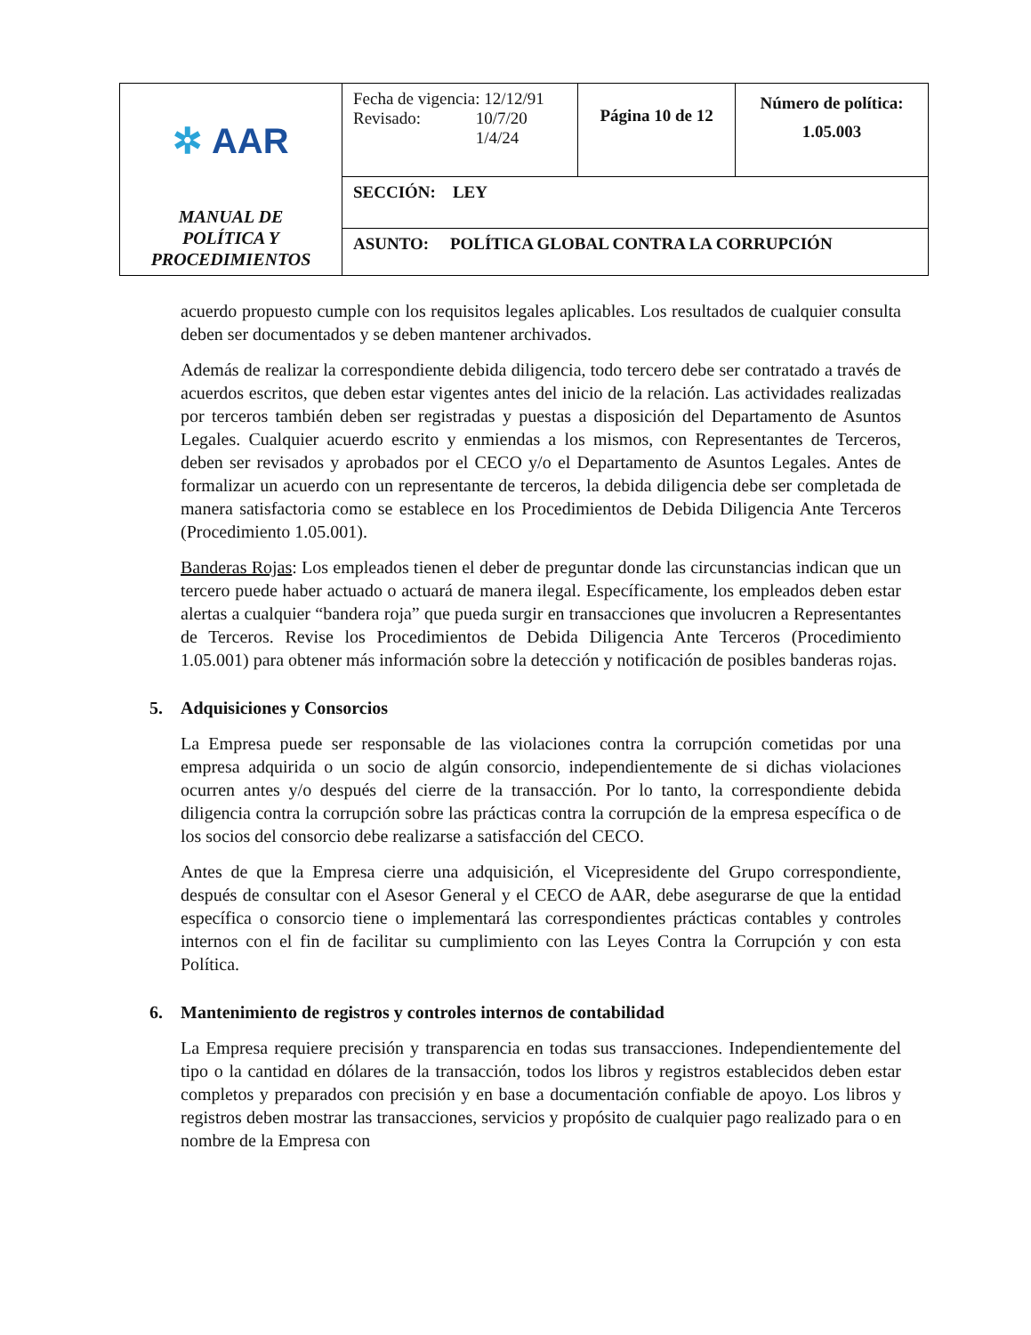| ✲ AAR MANUAL DE POLÍTICA Y PROCEDIMIENTOS | Fecha de vigencia: 12/12/91 Revisado: 10/7/20 1/4/24 | Página 10 de 12 | Número de política: 1.05.003 |
| | SECCIÓN: LEY | | |
| | ASUNTO: POLÍTICA GLOBAL CONTRA LA CORRUPCIÓN | | |
acuerdo propuesto cumple con los requisitos legales aplicables. Los resultados de cualquier consulta deben ser documentados y se deben mantener archivados.
Además de realizar la correspondiente debida diligencia, todo tercero debe ser contratado a través de acuerdos escritos, que deben estar vigentes antes del inicio de la relación. Las actividades realizadas por terceros también deben ser registradas y puestas a disposición del Departamento de Asuntos Legales. Cualquier acuerdo escrito y enmiendas a los mismos, con Representantes de Terceros, deben ser revisados y aprobados por el CECO y/o el Departamento de Asuntos Legales. Antes de formalizar un acuerdo con un representante de terceros, la debida diligencia debe ser completada de manera satisfactoria como se establece en los Procedimientos de Debida Diligencia Ante Terceros (Procedimiento 1.05.001).
Banderas Rojas: Los empleados tienen el deber de preguntar donde las circunstancias indican que un tercero puede haber actuado o actuará de manera ilegal. Específicamente, los empleados deben estar alertas a cualquier “bandera roja” que pueda surgir en transacciones que involucren a Representantes de Terceros. Revise los Procedimientos de Debida Diligencia Ante Terceros (Procedimiento 1.05.001) para obtener más información sobre la detección y notificación de posibles banderas rojas.
5. Adquisiciones y Consorcios
La Empresa puede ser responsable de las violaciones contra la corrupción cometidas por una empresa adquirida o un socio de algún consorcio, independientemente de si dichas violaciones ocurren antes y/o después del cierre de la transacción. Por lo tanto, la correspondiente debida diligencia contra la corrupción sobre las prácticas contra la corrupción de la empresa específica o de los socios del consorcio debe realizarse a satisfacción del CECO.
Antes de que la Empresa cierre una adquisición, el Vicepresidente del Grupo correspondiente, después de consultar con el Asesor General y el CECO de AAR, debe asegurarse de que la entidad específica o consorcio tiene o implementará las correspondientes prácticas contables y controles internos con el fin de facilitar su cumplimiento con las Leyes Contra la Corrupción y con esta Política.
6. Mantenimiento de registros y controles internos de contabilidad
La Empresa requiere precisión y transparencia en todas sus transacciones. Independientemente del tipo o la cantidad en dólares de la transacción, todos los libros y registros establecidos deben estar completos y preparados con precisión y en base a documentación confiable de apoyo. Los libros y registros deben mostrar las transacciones, servicios y propósito de cualquier pago realizado para o en nombre de la Empresa con